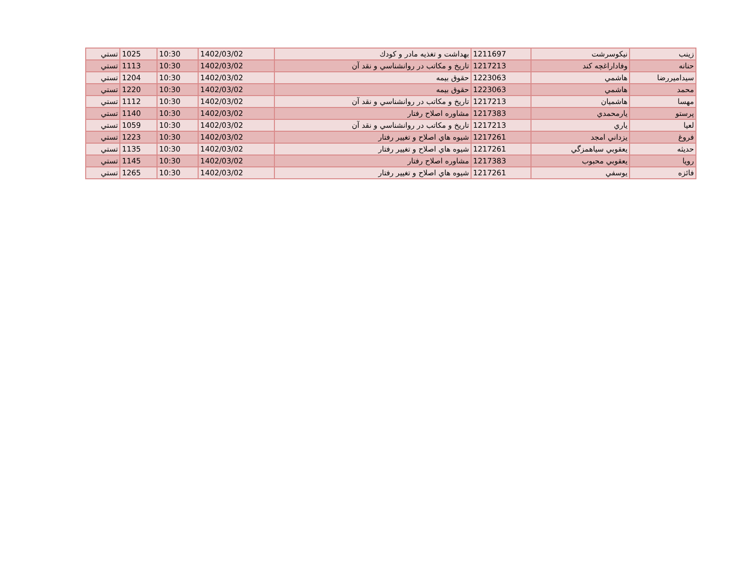| زينب | نيكوسرشت | 1211697 | بهداشت و تغذيه مادر و كودك | 1402/03/02 | 10:30 | 1025 | تستي |
| حنانه | وفاداراغچه كند | 1217213 | تاريخ و مكاتب در روانشناسي و نقد آن | 1402/03/02 | 10:30 | 1113 | تستي |
| سيداميررضا | هاشمي | 1223063 | حقوق بيمه | 1402/03/02 | 10:30 | 1204 | تستي |
| محمد | هاشمي | 1223063 | حقوق بيمه | 1402/03/02 | 10:30 | 1220 | تستي |
| مهسا | هاشميان | 1217213 | تاريخ و مكاتب در روانشناسي و نقد آن | 1402/03/02 | 10:30 | 1112 | تستي |
| پرستو | يارمحمدي | 1217383 | مشاوره اصلاح رفتار | 1402/03/02 | 10:30 | 1140 | تستي |
| لعيا | ياري | 1217213 | تاريخ و مكاتب در روانشناسي و نقد آن | 1402/03/02 | 10:30 | 1059 | تستي |
| فروغ | يزداني امجد | 1217261 | شيوه هاي اصلاح و تغيير رفتار | 1402/03/02 | 10:30 | 1223 | تستي |
| حديثه | يعقوبي سياهمزگي | 1217261 | شيوه هاي اصلاح و تغيير رفتار | 1402/03/02 | 10:30 | 1135 | تستي |
| رويا | يعقوبي محبوب | 1217383 | مشاوره اصلاح رفتار | 1402/03/02 | 10:30 | 1145 | تستي |
| فائزه | يوسفي | 1217261 | شيوه هاي اصلاح و تغيير رفتار | 1402/03/02 | 10:30 | 1265 | تستي |